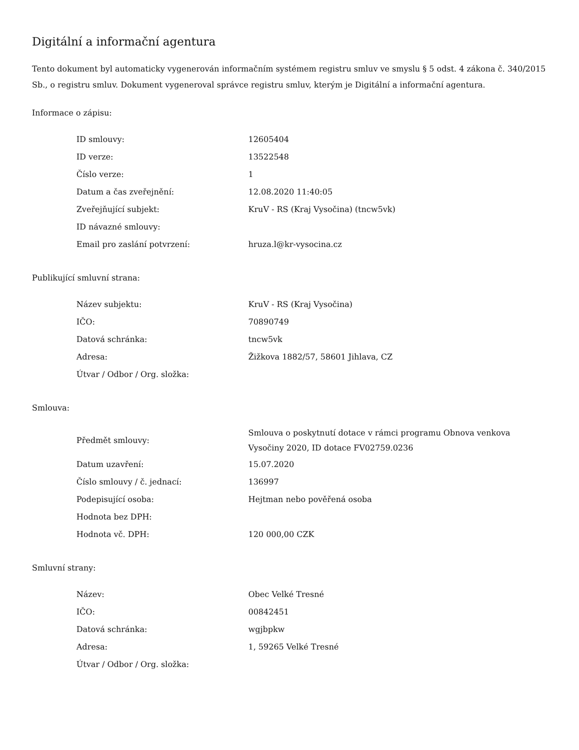Digitální a informační agentura
Tento dokument byl automaticky vygenerován informačním systémem registru smluv ve smyslu § 5 odst. 4 zákona č. 340/2015 Sb., o registru smluv. Dokument vygeneroval správce registru smluv, kterým je Digitální a informační agentura.
Informace o zápisu:
| ID smlouvy: | 12605404 |
| ID verze: | 13522548 |
| Číslo verze: | 1 |
| Datum a čas zveřejnění: | 12.08.2020 11:40:05 |
| Zveřejňující subjekt: | KruV - RS (Kraj Vysočina) (tncw5vk) |
| ID návazné smlouvy: | |
| Email pro zaslání potvrzení: | hruza.l@kr-vysocina.cz |
Publikující smluvní strana:
| Název subjektu: | KruV - RS (Kraj Vysočina) |
| IČO: | 70890749 |
| Datová schránka: | tncw5vk |
| Adresa: | Žižkova 1882/57, 58601 Jihlava, CZ |
| Útvar / Odbor / Org. složka: | |
Smlouva:
| Předmět smlouvy: | Smlouva o poskytnutí dotace v rámci programu Obnova venkova Vysočiny 2020, ID dotace FV02759.0236 |
| Datum uzavření: | 15.07.2020 |
| Číslo smlouvy / č. jednací: | 136997 |
| Podepisující osoba: | Hejtman nebo pověřená osoba |
| Hodnota bez DPH: | |
| Hodnota vč. DPH: | 120 000,00 CZK |
Smluvní strany:
| Název: | Obec Velké Tresné |
| IČO: | 00842451 |
| Datová schránka: | wgjbpkw |
| Adresa: | 1, 59265 Velké Tresné |
| Útvar / Odbor / Org. složka: | |